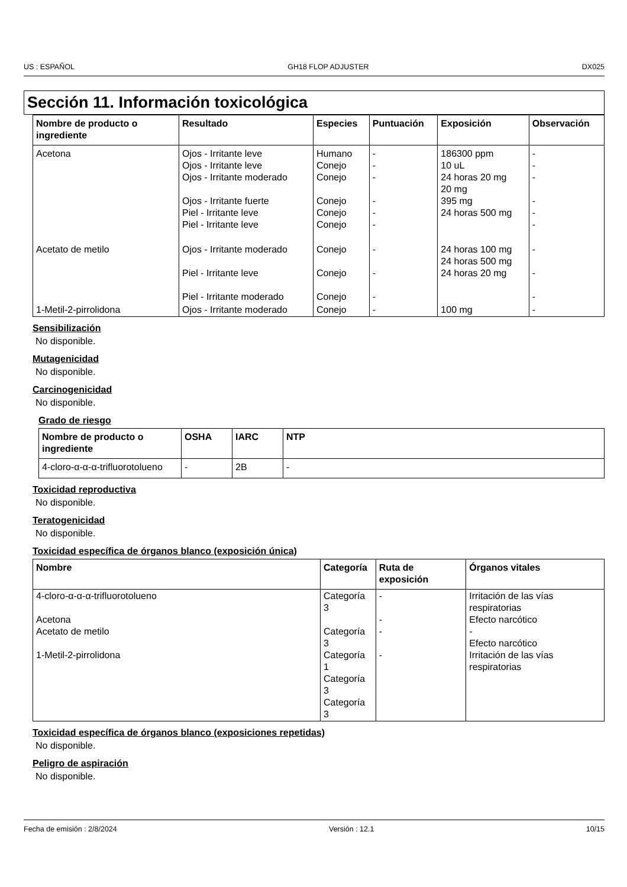US : ESPAÑOL GH18 FLOP ADJUSTER DX025
Sección 11. Información toxicológica
| Nombre de producto o ingrediente | Resultado | Especies | Puntuación | Exposición | Observación |
| --- | --- | --- | --- | --- | --- |
| Acetona | Ojos - Irritante leve Ojos - Irritante leve Ojos - Irritante moderado Ojos - Irritante fuerte Piel - Irritante leve Piel - Irritante leve | Humano Conejo Conejo Conejo Conejo Conejo | - - - - - - | 186300 ppm 10 uL 24 horas 20 mg 20 mg 395 mg 24 horas 500 mg | - - - - - - |
| Acetato de metilo | Ojos - Irritante moderado Piel - Irritante leve Piel - Irritante moderado | Conejo Conejo Conejo | - - - | 24 horas 100 mg 24 horas 500 mg 24 horas 20 mg | - - - |
| 1-Metil-2-pirrolidona | Ojos - Irritante moderado | Conejo | - | 100 mg | - |
Sensibilización
No disponible.
Mutagenicidad
No disponible.
Carcinogenicidad
No disponible.
Grado de riesgo
| Nombre de producto o ingrediente | OSHA | IARC | NTP |
| --- | --- | --- | --- |
| 4-cloro-α-α-α-trifluorotolueno | - | 2B | - |
Toxicidad reproductiva
No disponible.
Teratogenicidad
No disponible.
Toxicidad específica de órganos blanco (exposición única)
| Nombre | Categoría | Ruta de exposición | Órganos vitales |
| --- | --- | --- | --- |
| 4-cloro-α-α-α-trifluorotolueno Acetona Acetato de metilo 1-Metil-2-pirrolidona | Categoría 3 Categoría 3 Categoría 1 Categoría 3 Categoría 3 | - - - - | Irritación de las vías respiratorias Efecto narcótico - Efecto narcótico Irritación de las vías respiratorias |
Toxicidad específica de órganos blanco (exposiciones repetidas)
No disponible.
Peligro de aspiración
No disponible.
Fecha de emisión : 2/8/2024 Versión : 12.1 10/15